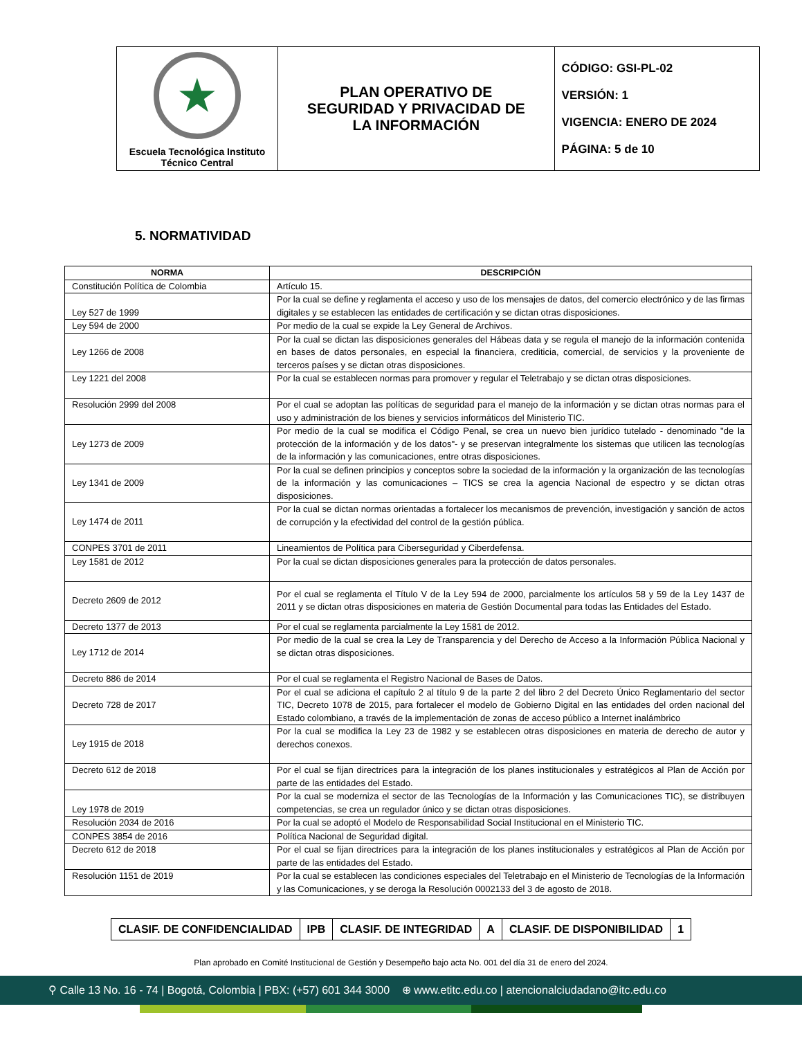| ★ Escuela Tecnológica Instituto Técnico Central | PLAN OPERATIVO DE SEGURIDAD Y PRIVACIDAD DE LA INFORMACIÓN | CÓDIGO: GSI-PL-02 VERSIÓN: 1 VIGENCIA: ENERO DE 2024 PÁGINA: 5 de 10 |
5. NORMATIVIDAD
| NORMA | DESCRIPCIÓN |
| --- | --- |
| Constitución Política de Colombia | Artículo 15. |
| Ley 527 de 1999 | Por la cual se define y reglamenta el acceso y uso de los mensajes de datos, del comercio electrónico y de las firmas digitales y se establecen las entidades de certificación y se dictan otras disposiciones. |
| Ley 594 de 2000 | Por medio de la cual se expide la Ley General de Archivos. |
| Ley 1266 de 2008 | Por la cual se dictan las disposiciones generales del Hábeas data y se regula el manejo de la información contenida en bases de datos personales, en especial la financiera, crediticia, comercial, de servicios y la proveniente de terceros países y se dictan otras disposiciones. |
| Ley 1221 del 2008 | Por la cual se establecen normas para promover y regular el Teletrabajo y se dictan otras disposiciones. |
| Resolución 2999 del 2008 | Por el cual se adoptan las políticas de seguridad para el manejo de la información y se dictan otras normas para el uso y administración de los bienes y servicios informáticos del Ministerio TIC. |
| Ley 1273 de 2009 | Por medio de la cual se modifica el Código Penal, se crea un nuevo bien jurídico tutelado - denominado "de la protección de la información y de los datos"- y se preservan integralmente los sistemas que utilicen las tecnologías de la información y las comunicaciones, entre otras disposiciones. |
| Ley 1341 de 2009 | Por la cual se definen principios y conceptos sobre la sociedad de la información y la organización de las tecnologías de la información y las comunicaciones – TICS se crea la agencia Nacional de espectro y se dictan otras disposiciones. |
| Ley 1474 de 2011 | Por la cual se dictan normas orientadas a fortalecer los mecanismos de prevención, investigación y sanción de actos de corrupción y la efectividad del control de la gestión pública. |
| CONPES 3701 de 2011 | Lineamientos de Política para Ciberseguridad y Ciberdefensa. |
| Ley 1581 de 2012 | Por la cual se dictan disposiciones generales para la protección de datos personales. |
| Decreto 2609 de 2012 | Por el cual se reglamenta el Título V de la Ley 594 de 2000, parcialmente los artículos 58 y 59 de la Ley 1437 de 2011 y se dictan otras disposiciones en materia de Gestión Documental para todas las Entidades del Estado. |
| Decreto 1377 de 2013 | Por el cual se reglamenta parcialmente la Ley 1581 de 2012. |
| Ley 1712 de 2014 | Por medio de la cual se crea la Ley de Transparencia y del Derecho de Acceso a la Información Pública Nacional y se dictan otras disposiciones. |
| Decreto 886 de 2014 | Por el cual se reglamenta el Registro Nacional de Bases de Datos. |
| Decreto 728 de 2017 | Por el cual se adiciona el capítulo 2 al título 9 de la parte 2 del libro 2 del Decreto Único Reglamentario del sector TIC, Decreto 1078 de 2015, para fortalecer el modelo de Gobierno Digital en las entidades del orden nacional del Estado colombiano, a través de la implementación de zonas de acceso público a Internet inalámbrico |
| Ley 1915 de 2018 | Por la cual se modifica la Ley 23 de 1982 y se establecen otras disposiciones en materia de derecho de autor y derechos conexos. |
| Decreto 612 de 2018 | Por el cual se fijan directrices para la integración de los planes institucionales y estratégicos al Plan de Acción por parte de las entidades del Estado. |
| Ley 1978 de 2019 | Por la cual se moderniza el sector de las Tecnologías de la Información y las Comunicaciones TIC), se distribuyen competencias, se crea un regulador único y se dictan otras disposiciones. |
| Resolución 2034 de 2016 | Por la cual se adoptó el Modelo de Responsabilidad Social Institucional en el Ministerio TIC. |
| CONPES 3854 de 2016 | Política Nacional de Seguridad digital. |
| Decreto 612 de 2018 | Por el cual se fijan directrices para la integración de los planes institucionales y estratégicos al Plan de Acción por parte de las entidades del Estado. |
| Resolución 1151 de 2019 | Por la cual se establecen las condiciones especiales del Teletrabajo en el Ministerio de Tecnologías de la Información y las Comunicaciones, y se deroga la Resolución 0002133 del 3 de agosto de 2018. |
| CLASIF. DE CONFIDENCIALIDAD | IPB | CLASIF. DE INTEGRIDAD | A | CLASIF. DE DISPONIBILIDAD | 1 |
Plan aprobado en Comité Institucional de Gestión y Desempeño bajo acta No. 001 del día 31 de enero del 2024.
⚲ Calle 13 No. 16 - 74 | Bogotá, Colombia | PBX: (+57) 601 344 3000 ⊕ www.etitc.edu.co | atencionalciudadano@itc.edu.co